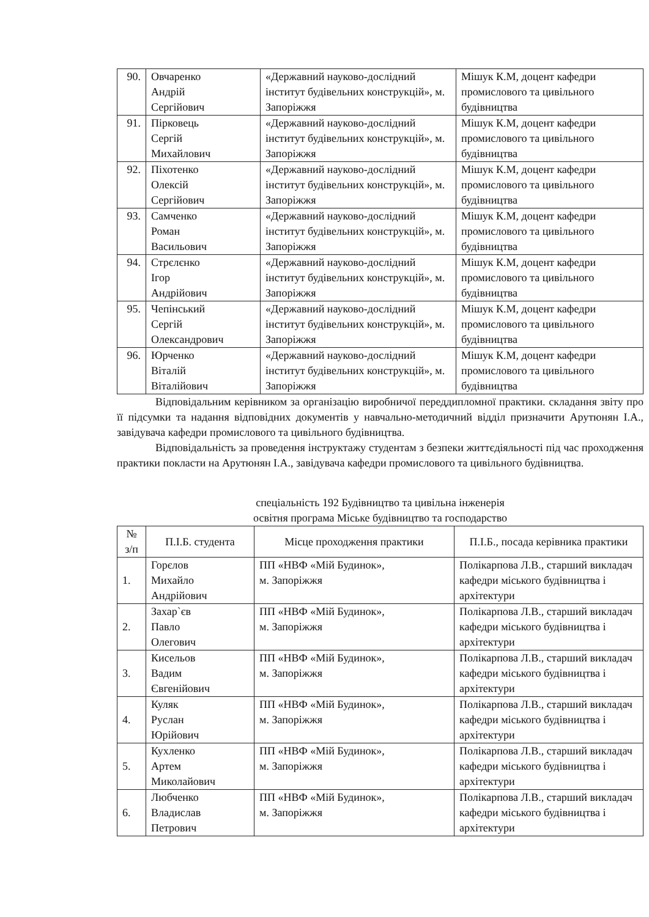| 90. | Овчаренко Андрій Сергійович | «Державний науково-дослідний інститут будівельних конструкцій», м. Запоріжжя | Мішук К.М, доцент кафедри промислового та цивільного будівництва |
| 91. | Пірковець Сергій Михайлович | «Державний науково-дослідний інститут будівельних конструкцій», м. Запоріжжя | Мішук К.М, доцент кафедри промислового та цивільного будівництва |
| 92. | Піхотенко Олексій Сергійович | «Державний науково-дослідний інститут будівельних конструкцій», м. Запоріжжя | Мішук К.М, доцент кафедри промислового та цивільного будівництва |
| 93. | Самченко Роман Васильович | «Державний науково-дослідний інститут будівельних конструкцій», м. Запоріжжя | Мішук К.М, доцент кафедри промислового та цивільного будівництва |
| 94. | Стрєлєнко Ігор Андрійович | «Державний науково-дослідний інститут будівельних конструкцій», м. Запоріжжя | Мішук К.М, доцент кафедри промислового та цивільного будівництва |
| 95. | Чепінський Сергій Олександрович | «Державний науково-дослідний інститут будівельних конструкцій», м. Запоріжжя | Мішук К.М, доцент кафедри промислового та цивільного будівництва |
| 96. | Юрченко Віталій Віталійович | «Державний науково-дослідний інститут будівельних конструкцій», м. Запоріжжя | Мішук К.М, доцент кафедри промислового та цивільного будівництва |
Відповідальним керівником за організацію виробничої переддипломної практики. складання звіту про її підсумки та надання відповідних документів у навчально-методичний відділ призначити Арутюнян І.А., завідувача кафедри промислового та цивільного будівництва.
Відповідальність за проведення інструктажу студентам з безпеки життєдіяльності під час проходження практики покласти на Арутюнян І.А., завідувача кафедри промислового та цивільного будівництва.
спеціальність 192 Будівництво та цивільна інженерія
освітня програма Міське будівництво та господарство
| № з/п | П.І.Б. студента | Місце проходження практики | П.І.Б., посада керівника практики |
| --- | --- | --- | --- |
| 1. | Горєлов Михайло Андрійович | ПП «НВФ «Мій Будинок», м. Запоріжжя | Полікарпова Л.В., старший викладач кафедри міського будівництва і архітектури |
| 2. | Захар`єв Павло Олегович | ПП «НВФ «Мій Будинок», м. Запоріжжя | Полікарпова Л.В., старший викладач кафедри міського будівництва і архітектури |
| 3. | Кисельов Вадим Євгенійович | ПП «НВФ «Мій Будинок», м. Запоріжжя | Полікарпова Л.В., старший викладач кафедри міського будівництва і архітектури |
| 4. | Куляк Руслан Юрійович | ПП «НВФ «Мій Будинок», м. Запоріжжя | Полікарпова Л.В., старший викладач кафедри міського будівництва і архітектури |
| 5. | Кухленко Артем Миколайович | ПП «НВФ «Мій Будинок», м. Запоріжжя | Полікарпова Л.В., старший викладач кафедри міського будівництва і архітектури |
| 6. | Любченко Владислав Петрович | ПП «НВФ «Мій Будинок», м. Запоріжжя | Полікарпова Л.В., старший викладач кафедри міського будівництва і архітектури |